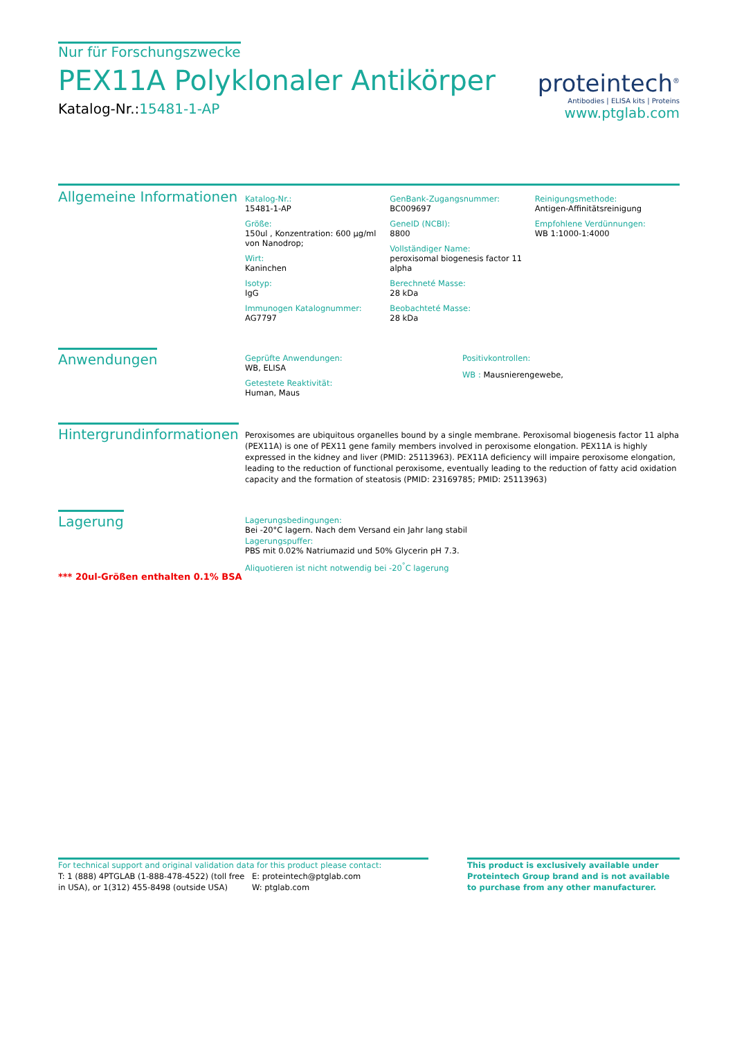Nur für Forschungszwecke
PEX11A Polyklonaler Antikörper
Katalog-Nr.:15481-1-AP
proteintech<sup>®</sup>
Antibodies | ELISA kits | Proteins
www.ptglab.com
Allgemeine Informationen
Katalog-Nr.:
15481-1-AP
Größe:
150ul , Konzentration: 600 μg/ml von Nanodrop;
Wirt:
Kaninchen
Isotyp:
IgG
Immunogen Katalognummer:
AG7797
GenBank-Zugangsnummer:
BC009697
GeneID (NCBI):
8800
Vollständiger Name:
peroxisomal biogenesis factor 11 alpha
Berechneté Masse:
28 kDa
Beobachteté Masse:
28 kDa
Reinigungsmethode:
Antigen-Affinitätsreinigung
Empfohlene Verdünnungen:
WB 1:1000-1:4000
Anwendungen
Geprüfte Anwendungen:
WB, ELISA
Getestete Reaktivität:
Human, Maus
Positivkontrollen:
WB : Mausnierengewebe,
Hintergrundinformationen
Peroxisomes are ubiquitous organelles bound by a single membrane. Peroxisomal biogenesis factor 11 alpha (PEX11A) is one of PEX11 gene family members involved in peroxisome elongation. PEX11A is highly expressed in the kidney and liver (PMID: 25113963). PEX11A deficiency will impaire peroxisome elongation, leading to the reduction of functional peroxisome, eventually leading to the reduction of fatty acid oxidation capacity and the formation of steatosis (PMID: 23169785; PMID: 25113963)
Lagerung
*** 20ul-Größen enthalten 0.1% BSA
Lagerungsbedingungen:
Bei -20°C lagern. Nach dem Versand ein Jahr lang stabil
Lagerungspuffer:
PBS mit 0.02% Natriumazid und 50% Glycerin pH 7.3.
Aliquotieren ist nicht notwendig bei -20<sup>°</sup>C lagerung
For technical support and original validation data for this product please contact:
T: 1 (888) 4PTGLAB (1-888-478-4522) (toll free in USA), or 1(312) 455-8498 (outside USA)
E: proteintech@ptglab.com
W: ptglab.com
This product is exclusively available under Proteintech Group brand and is not available to purchase from any other manufacturer.